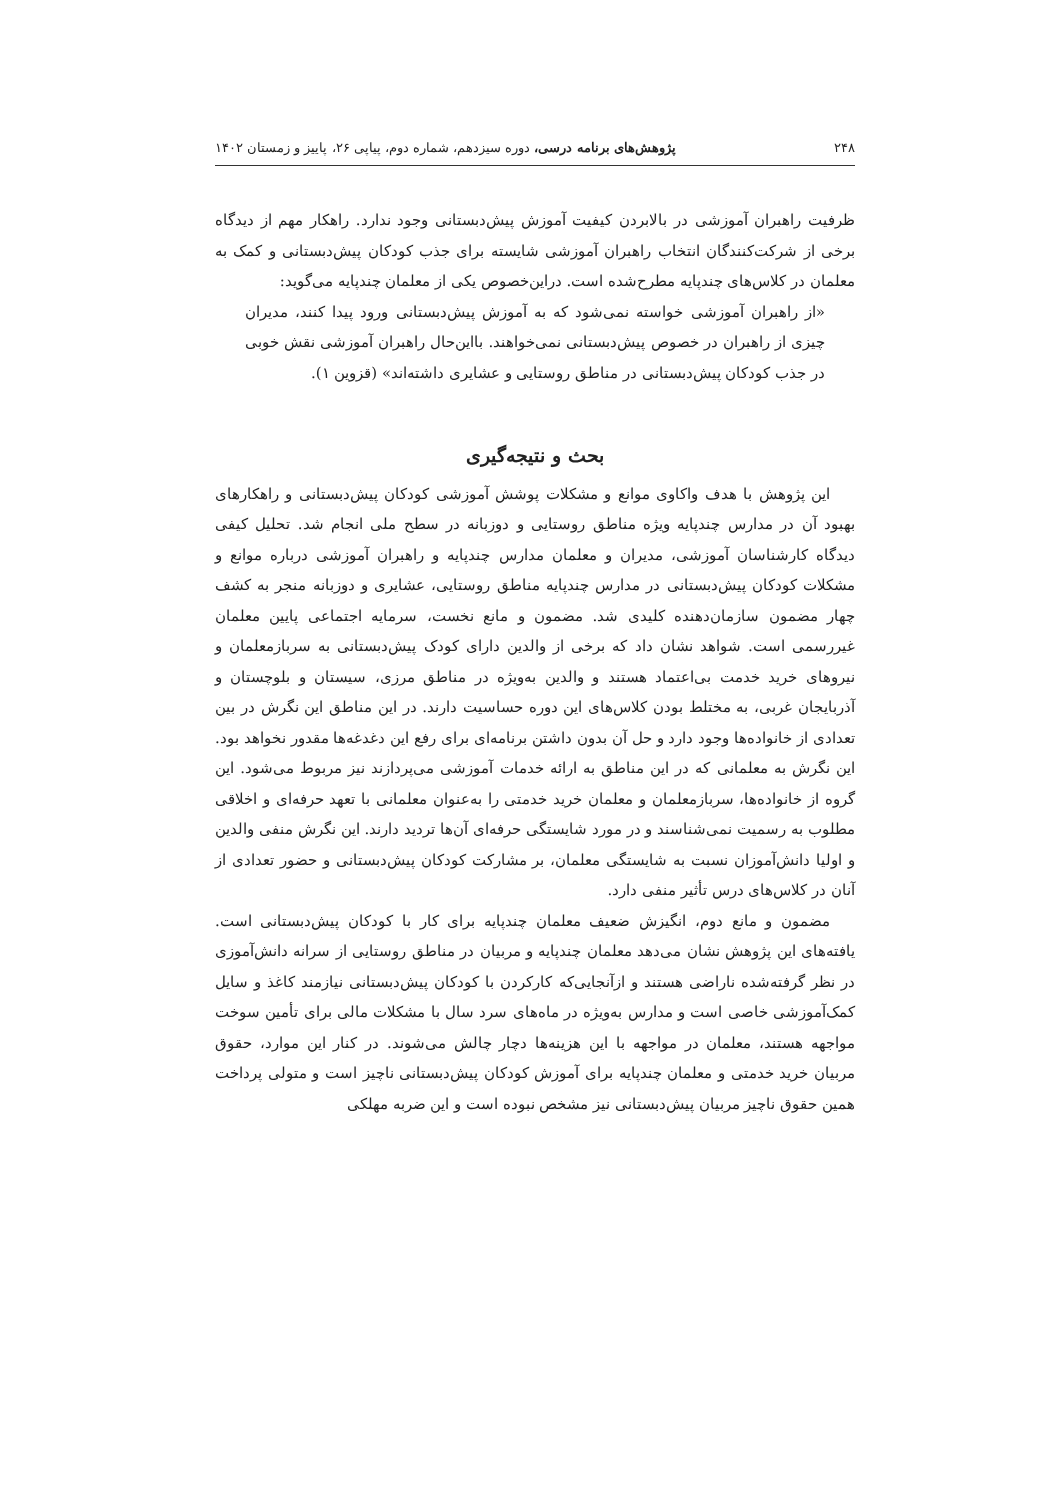۲۴۸ پژوهش‌های برنامه درسی، دوره سیزدهم، شماره دوم، پیاپی ۲۶، پاییز و زمستان ۱۴۰۲
ظرفیت راهبران آموزشی در بالابردن کیفیت آموزش پیش‌دبستانی وجود ندارد. راهکار مهم از دیدگاه برخی از شرکت‌کنندگان انتخاب راهبران آموزشی شایسته برای جذب کودکان پیش‌دبستانی و کمک به معلمان در کلاس‌های چندپایه مطرح‌شده است. دراین‌خصوص یکی از معلمان چندپایه می‌گوید:
«از راهبران آموزشی خواسته نمی‌شود که به آموزش پیش‌دبستانی ورود پیدا کنند، مدیران چیزی از راهبران در خصوص پیش‌دبستانی نمی‌خواهند. بااین‌حال راهبران آموزشی نقش خوبی در جذب کودکان پیش‌دبستانی در مناطق روستایی و عشایری داشته‌اند» (قزوین ۱).
بحث و نتیجه‌گیری
این پژوهش با هدف واکاوی موانع و مشکلات پوشش آموزشی کودکان پیش‌دبستانی و راهکارهای بهبود آن در مدارس چندپایه ویژه مناطق روستایی و دوزبانه در سطح ملی انجام شد. تحلیل کیفی دیدگاه کارشناسان آموزشی، مدیران و معلمان مدارس چندپایه و راهبران آموزشی درباره موانع و مشکلات کودکان پیش‌دبستانی در مدارس چندپایه مناطق روستایی، عشایری و دوزبانه منجر به کشف چهار مضمون سازمان‌دهنده کلیدی شد. مضمون و مانع نخست، سرمایه اجتماعی پایین معلمان غیررسمی است. شواهد نشان داد که برخی از والدین دارای کودک پیش‌دبستانی به سربازمعلمان و نیروهای خرید خدمت بی‌اعتماد هستند و والدین به‌ویژه در مناطق مرزی، سیستان و بلوچستان و آذربایجان غربی، به مختلط بودن کلاس‌های این دوره حساسیت دارند. در این مناطق این نگرش در بین تعدادی از خانواده‌ها وجود دارد و حل آن بدون داشتن برنامه‌ای برای رفع این دغدغه‌ها مقدور نخواهد بود. این نگرش به معلمانی که در این مناطق به ارائه خدمات آموزشی می‌پردازند نیز مربوط می‌شود. این گروه از خانواده‌ها، سربازمعلمان و معلمان خرید خدمتی را به‌عنوان معلمانی با تعهد حرفه‌ای و اخلاقی مطلوب به رسمیت نمی‌شناسند و در مورد شایستگی حرفه‌ای آن‌ها تردید دارند. این نگرش منفی والدین و اولیا دانش‌آموزان نسبت به شایستگی معلمان، بر مشارکت کودکان پیش‌دبستانی و حضور تعدادی از آنان در کلاس‌های درس تأثیر منفی دارد.
مضمون و مانع دوم، انگیزش ضعیف معلمان چندپایه برای کار با کودکان پیش‌دبستانی است. یافته‌های این پژوهش نشان می‌دهد معلمان چندپایه و مربیان در مناطق روستایی از سرانه دانش‌آموزی در نظر گرفته‌شده ناراضی هستند و ازآنجایی‌که کارکردن با کودکان پیش‌دبستانی نیازمند کاغذ و سایل کمک‌آموزشی خاصی است و مدارس به‌ویژه در ماه‌های سرد سال با مشکلات مالی برای تأمین سوخت مواجهه هستند، معلمان در مواجهه با این هزینه‌ها دچار چالش می‌شوند. در کنار این موارد، حقوق مربیان خرید خدمتی و معلمان چندپایه برای آموزش کودکان پیش‌دبستانی ناچیز است و متولی پرداخت همین حقوق ناچیز مربیان پیش‌دبستانی نیز مشخص نبوده است و این ضربه مهلکی